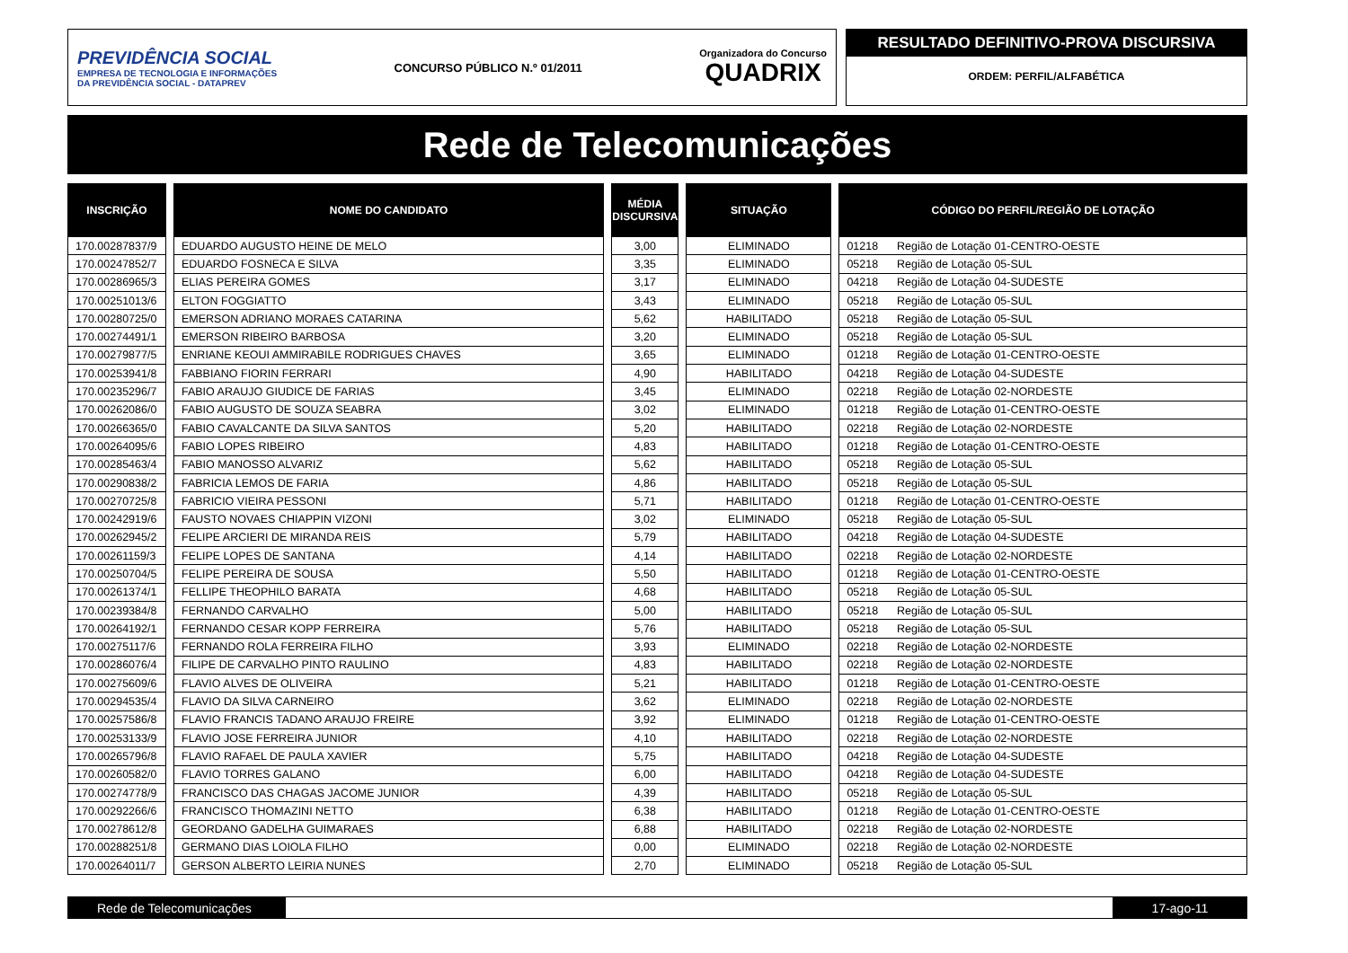PREVIDÊNCIA SOCIAL
EMPRESA DE TECNOLOGIA E INFORMAÇÕES
DA PREVIDÊNCIA SOCIAL - DATAPREV
CONCURSO PÚBLICO N.º 01/2011
Organizadora do Concurso
QUADRIX
RESULTADO DEFINITIVO-PROVA DISCURSIVA
ORDEM: PERFIL/ALFABÉTICA
Rede de Telecomunicações
| INSCRIÇÃO | NOME DO CANDIDATO | MÉDIA DISCURSIVA | SITUAÇÃO | CÓDIGO DO PERFIL/REGIÃO DE LOTAÇÃO |
| --- | --- | --- | --- | --- |
| 170.00287837/9 | EDUARDO AUGUSTO HEINE DE MELO | 3,00 | ELIMINADO | 01218 Região de Lotação 01-CENTRO-OESTE |
| 170.00247852/7 | EDUARDO FOSNECA E SILVA | 3,35 | ELIMINADO | 05218 Região de Lotação 05-SUL |
| 170.00286965/3 | ELIAS PEREIRA GOMES | 3,17 | ELIMINADO | 04218 Região de Lotação 04-SUDESTE |
| 170.00251013/6 | ELTON FOGGIATTO | 3,43 | ELIMINADO | 05218 Região de Lotação 05-SUL |
| 170.00280725/0 | EMERSON ADRIANO MORAES CATARINA | 5,62 | HABILITADO | 05218 Região de Lotação 05-SUL |
| 170.00274491/1 | EMERSON RIBEIRO BARBOSA | 3,20 | ELIMINADO | 05218 Região de Lotação 05-SUL |
| 170.00279877/5 | ENRIANE KEOUI AMMIRABILE RODRIGUES CHAVES | 3,65 | ELIMINADO | 01218 Região de Lotação 01-CENTRO-OESTE |
| 170.00253941/8 | FABBIANO FIORIN FERRARI | 4,90 | HABILITADO | 04218 Região de Lotação 04-SUDESTE |
| 170.00235296/7 | FABIO ARAUJO GIUDICE DE FARIAS | 3,45 | ELIMINADO | 02218 Região de Lotação 02-NORDESTE |
| 170.00262086/0 | FABIO AUGUSTO DE SOUZA SEABRA | 3,02 | ELIMINADO | 01218 Região de Lotação 01-CENTRO-OESTE |
| 170.00266365/0 | FABIO CAVALCANTE DA SILVA SANTOS | 5,20 | HABILITADO | 02218 Região de Lotação 02-NORDESTE |
| 170.00264095/6 | FABIO LOPES RIBEIRO | 4,83 | HABILITADO | 01218 Região de Lotação 01-CENTRO-OESTE |
| 170.00285463/4 | FABIO MANOSSO ALVARIZ | 5,62 | HABILITADO | 05218 Região de Lotação 05-SUL |
| 170.00290838/2 | FABRICIA LEMOS DE FARIA | 4,86 | HABILITADO | 05218 Região de Lotação 05-SUL |
| 170.00270725/8 | FABRICIO VIEIRA PESSONI | 5,71 | HABILITADO | 01218 Região de Lotação 01-CENTRO-OESTE |
| 170.00242919/6 | FAUSTO NOVAES CHIAPPIN VIZONI | 3,02 | ELIMINADO | 05218 Região de Lotação 05-SUL |
| 170.00262945/2 | FELIPE ARCIERI DE MIRANDA REIS | 5,79 | HABILITADO | 04218 Região de Lotação 04-SUDESTE |
| 170.00261159/3 | FELIPE LOPES DE SANTANA | 4,14 | HABILITADO | 02218 Região de Lotação 02-NORDESTE |
| 170.00250704/5 | FELIPE PEREIRA DE SOUSA | 5,50 | HABILITADO | 01218 Região de Lotação 01-CENTRO-OESTE |
| 170.00261374/1 | FELLIPE THEOPHILO BARATA | 4,68 | HABILITADO | 05218 Região de Lotação 05-SUL |
| 170.00239384/8 | FERNANDO CARVALHO | 5,00 | HABILITADO | 05218 Região de Lotação 05-SUL |
| 170.00264192/1 | FERNANDO CESAR KOPP FERREIRA | 5,76 | HABILITADO | 05218 Região de Lotação 05-SUL |
| 170.00275117/6 | FERNANDO ROLA FERREIRA FILHO | 3,93 | ELIMINADO | 02218 Região de Lotação 02-NORDESTE |
| 170.00286076/4 | FILIPE DE CARVALHO PINTO RAULINO | 4,83 | HABILITADO | 02218 Região de Lotação 02-NORDESTE |
| 170.00275609/6 | FLAVIO ALVES DE OLIVEIRA | 5,21 | HABILITADO | 01218 Região de Lotação 01-CENTRO-OESTE |
| 170.00294535/4 | FLAVIO DA SILVA CARNEIRO | 3,62 | ELIMINADO | 02218 Região de Lotação 02-NORDESTE |
| 170.00257586/8 | FLAVIO FRANCIS TADANO ARAUJO FREIRE | 3,92 | ELIMINADO | 01218 Região de Lotação 01-CENTRO-OESTE |
| 170.00253133/9 | FLAVIO JOSE FERREIRA JUNIOR | 4,10 | HABILITADO | 02218 Região de Lotação 02-NORDESTE |
| 170.00265796/8 | FLAVIO RAFAEL DE PAULA XAVIER | 5,75 | HABILITADO | 04218 Região de Lotação 04-SUDESTE |
| 170.00260582/0 | FLAVIO TORRES GALANO | 6,00 | HABILITADO | 04218 Região de Lotação 04-SUDESTE |
| 170.00274778/9 | FRANCISCO DAS CHAGAS JACOME JUNIOR | 4,39 | HABILITADO | 05218 Região de Lotação 05-SUL |
| 170.00292266/6 | FRANCISCO THOMAZINI NETTO | 6,38 | HABILITADO | 01218 Região de Lotação 01-CENTRO-OESTE |
| 170.00278612/8 | GEORDANO GADELHA GUIMARAES | 6,88 | HABILITADO | 02218 Região de Lotação 02-NORDESTE |
| 170.00288251/8 | GERMANO DIAS LOIOLA FILHO | 0,00 | ELIMINADO | 02218 Região de Lotação 02-NORDESTE |
| 170.00264011/7 | GERSON ALBERTO LEIRIA NUNES | 2,70 | ELIMINADO | 05218 Região de Lotação 05-SUL |
Rede de Telecomunicações 17-ago-11